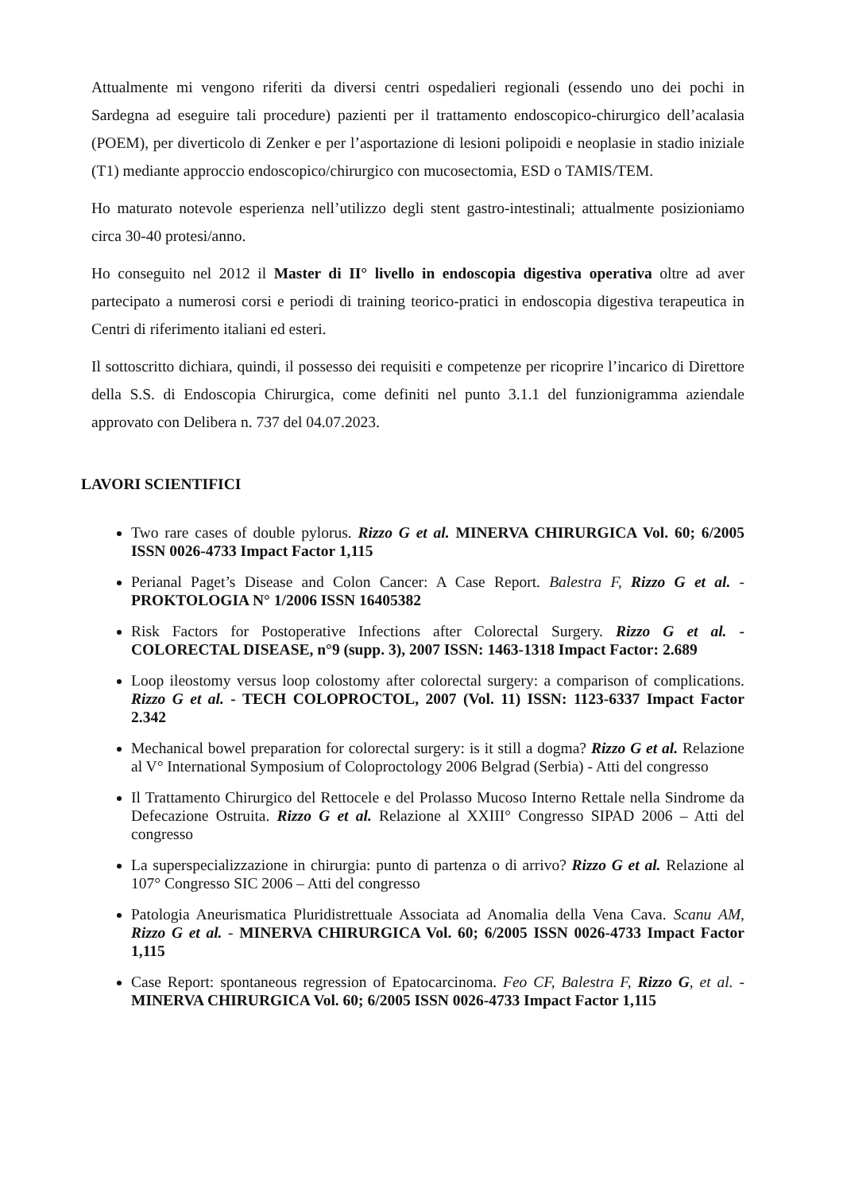Attualmente mi vengono riferiti da diversi centri ospedalieri regionali (essendo uno dei pochi in Sardegna ad eseguire tali procedure) pazienti per il trattamento endoscopico-chirurgico dell’acalasia (POEM), per diverticolo di Zenker e per l’asportazione di lesioni polipoidi e neoplasie in stadio iniziale (T1) mediante approccio endoscopico/chirurgico con mucosectomia, ESD o TAMIS/TEM.
Ho maturato notevole esperienza nell’utilizzo degli stent gastro-intestinali; attualmente posizioniamo circa 30-40 protesi/anno.
Ho conseguito nel 2012 il Master di II° livello in endoscopia digestiva operativa oltre ad aver partecipato a numerosi corsi e periodi di training teorico-pratici in endoscopia digestiva terapeutica in Centri di riferimento italiani ed esteri.
Il sottoscritto dichiara, quindi, il possesso dei requisiti e competenze per ricoprire l’incarico di Direttore della S.S. di Endoscopia Chirurgica, come definiti nel punto 3.1.1 del funzionigramma aziendale approvato con Delibera n. 737 del 04.07.2023.
LAVORI SCIENTIFICI
Two rare cases of double pylorus. Rizzo G et al. MINERVA CHIRURGICA Vol. 60; 6/2005 ISSN 0026-4733 Impact Factor 1,115
Perianal Paget’s Disease and Colon Cancer: A Case Report. Balestra F, Rizzo G et al. - PROKTOLOGIA N° 1/2006 ISSN 16405382
Risk Factors for Postoperative Infections after Colorectal Surgery. Rizzo G et al. - COLORECTAL DISEASE, n°9 (supp. 3), 2007 ISSN: 1463-1318 Impact Factor: 2.689
Loop ileostomy versus loop colostomy after colorectal surgery: a comparison of complications. Rizzo G et al. - TECH COLOPROCTOL, 2007 (Vol. 11) ISSN: 1123-6337 Impact Factor 2.342
Mechanical bowel preparation for colorectal surgery: is it still a dogma? Rizzo G et al. Relazione al V° International Symposium of Coloproctology 2006 Belgrad (Serbia) - Atti del congresso
Il Trattamento Chirurgico del Rettocele e del Prolasso Mucoso Interno Rettale nella Sindrome da Defecazione Ostruita. Rizzo G et al. Relazione al XXIII° Congresso SIPAD 2006 – Atti del congresso
La superspecializzazione in chirurgia: punto di partenza o di arrivo? Rizzo G et al. Relazione al 107° Congresso SIC 2006 – Atti del congresso
Patologia Aneurismatica Pluridistrettuale Associata ad Anomalia della Vena Cava. Scanu AM, Rizzo G et al. - MINERVA CHIRURGICA Vol. 60; 6/2005 ISSN 0026-4733 Impact Factor 1,115
Case Report: spontaneous regression of Epatocarcinoma. Feo CF, Balestra F, Rizzo G, et al. - MINERVA CHIRURGICA Vol. 60; 6/2005 ISSN 0026-4733 Impact Factor 1,115